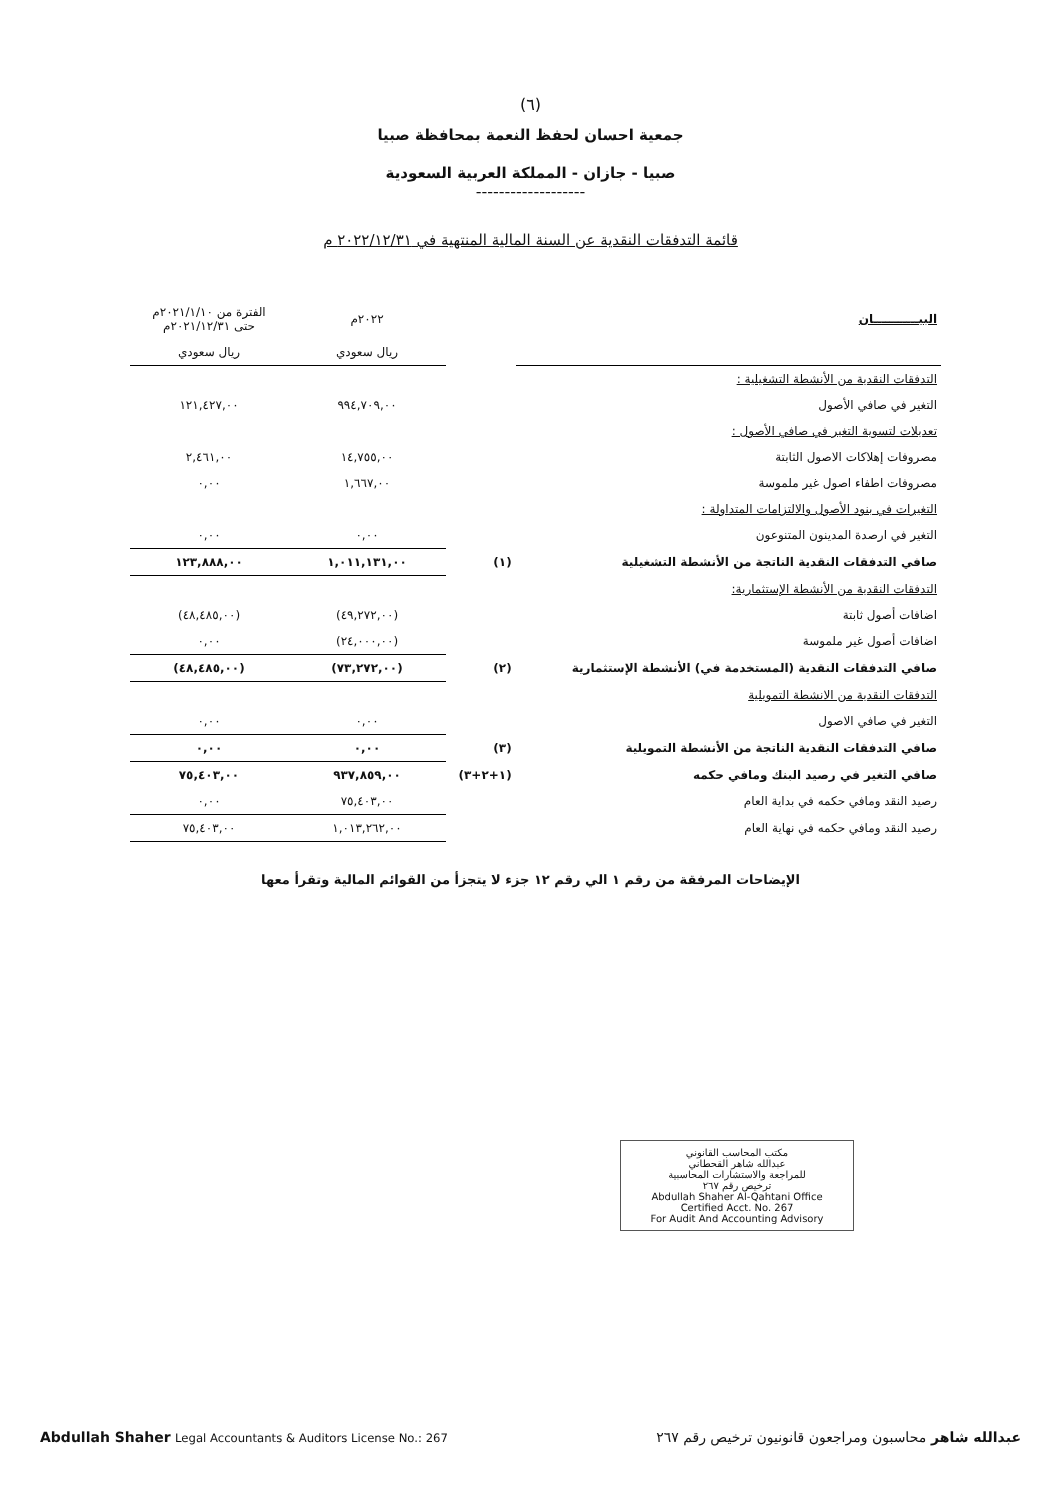(٦)
جمعية احسان لحفظ النعمة بمحافظة صبيا
صبيا - جازان - المملكة العربية السعودية
-------------------
قائمة التدفقات النقدية عن السنة المالية المنتهية في ٢٠٢٢/١٢/٣١ م
| البيـــــــــــان | | ٢٠٢٢م | الفترة من ٢٠٢١/١/١٠م حتى ٢٠٢١/١٢/٣١م |
| --- | --- | --- | --- |
| | | ريال سعودي | ريال سعودي |
| التدفقات النقدية من الأنشطة التشغيلية : | | | |
| التغير في صافي الأصول | | ٩٩٤,٧٠٩,٠٠ | ١٢١,٤٢٧,٠٠ |
| تعديلات لتسوية التغير في صافي الأصول : | | | |
| مصروفات إهلاكات الاصول الثابتة | | ١٤,٧٥٥,٠٠ | ٢,٤٦١,٠٠ |
| مصروفات اطفاء اصول غير ملموسة | | ١,٦٦٧,٠٠ | ٠,٠٠ |
| التغيرات في بنود الأصول والالتزامات المتداولة : | | | |
| التغير في ارصدة المدينون المتنوعون | | ٠,٠٠ | ٠,٠٠ |
| صافي التدفقات النقدية الناتجة من الأنشطة التشغيلية | (١) | ١,٠١١,١٣١,٠٠ | ١٢٣,٨٨٨,٠٠ |
| التدفقات النقدية من الأنشطة الإستثمارية: | | | |
| اضافات أصول ثابتة | | (٤٩,٢٧٢,٠٠) | (٤٨,٤٨٥,٠٠) |
| اضافات أصول غير ملموسة | | (٢٤,٠٠٠,٠٠) | ٠,٠٠ |
| صافي التدفقات النقدية (المستخدمة في) الأنشطة الإستثمارية | (٢) | (٧٣,٢٧٢,٠٠) | (٤٨,٤٨٥,٠٠) |
| التدفقات النقدية من الانشطة التمويلية | | | |
| التغير في صافي الاصول | | ٠,٠٠ | ٠,٠٠ |
| صافي التدفقات النقدية الناتجة من الأنشطة التمويلية | (٣) | ٠,٠٠ | ٠,٠٠ |
| صافي التغير في رصيد البنك ومافي حكمه | (١+٢+٣) | ٩٣٧,٨٥٩,٠٠ | ٧٥,٤٠٣,٠٠ |
| رصيد النقد ومافي حكمه في بداية العام | | ٧٥,٤٠٣,٠٠ | ٠,٠٠ |
| رصيد النقد ومافي حكمه في نهاية العام | | ١,٠١٣,٢٦٢,٠٠ | ٧٥,٤٠٣,٠٠ |
الإيضاحات المرفقة من رقم ١ الي رقم ١٢ جزء لا يتجزأ من القوائم المالية وتقرأ معها
مكتب المحاسب القانوني
عبدالله شاهر القحطاني
للمراجعة والاستشارات المحاسبية
ترخيص رقم ٢٦٧
Abdullah Shaher Al-Qahtani Office
Certified Acct. No. 267
For Audit And Accounting Advisory
عبدالله شاهر محاسبون ومراجعون قانونيون ترخيص رقم ٢٦٧ Abdullah Shaher Legal Accountants & Auditors License No.: 267